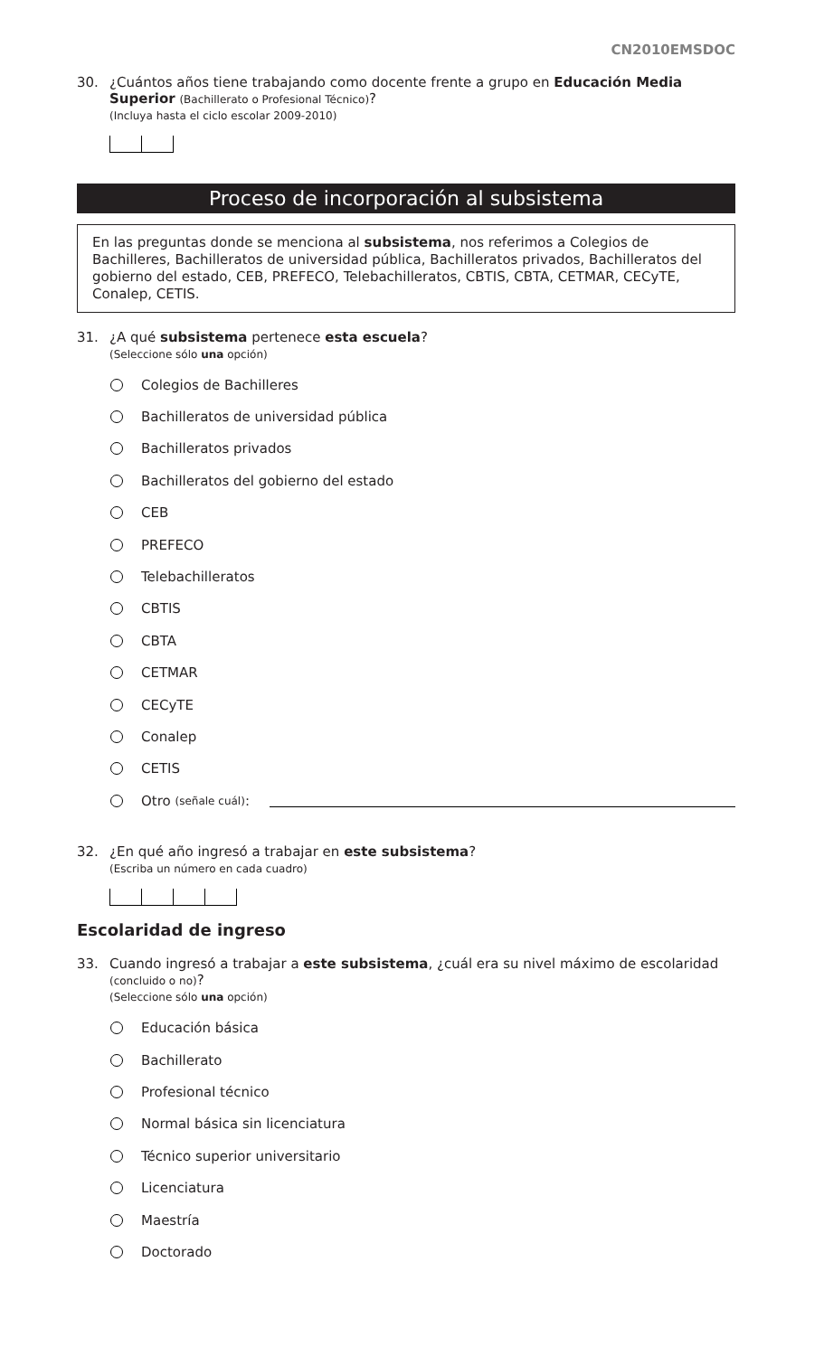CN2010EMSDOC
30. ¿Cuántos años tiene trabajando como docente frente a grupo en Educación Media Superior (Bachillerato o Profesional Técnico)?
(Incluya hasta el ciclo escolar 2009-2010)
Proceso de incorporación al subsistema
En las preguntas donde se menciona al subsistema, nos referimos a Colegios de Bachilleres, Bachilleratos de universidad pública, Bachilleratos privados, Bachilleratos del gobierno del estado, CEB, PREFECO, Telebachilleratos, CBTIS, CBTA, CETMAR, CECyTE, Conalep, CETIS.
31. ¿A qué subsistema pertenece esta escuela?
(Seleccione sólo una opción)
Colegios de Bachilleres
Bachilleratos de universidad pública
Bachilleratos privados
Bachilleratos del gobierno del estado
CEB
PREFECO
Telebachilleratos
CBTIS
CBTA
CETMAR
CECyTE
Conalep
CETIS
Otro (señale cuál):
32. ¿En qué año ingresó a trabajar en este subsistema?
(Escriba un número en cada cuadro)
Escolaridad de ingreso
33. Cuando ingresó a trabajar a este subsistema, ¿cuál era su nivel máximo de escolaridad (concluido o no)?
(Seleccione sólo una opción)
Educación básica
Bachillerato
Profesional técnico
Normal básica sin licenciatura
Técnico superior universitario
Licenciatura
Maestría
Doctorado